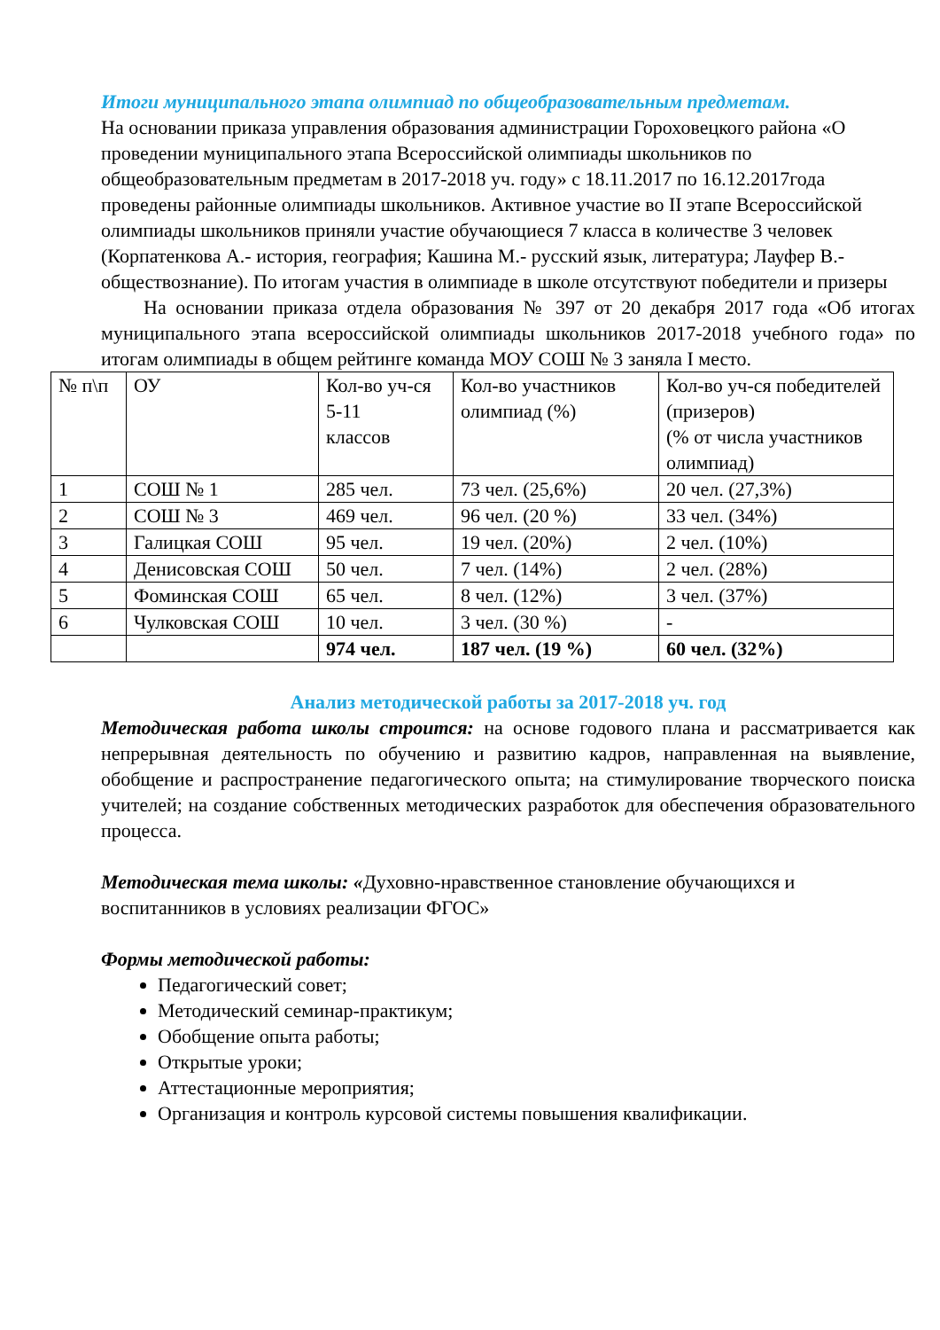Итоги муниципального этапа олимпиад по общеобразовательным предметам.
На основании приказа управления образования администрации Гороховецкого района «О проведении муниципального этапа Всероссийской олимпиады школьников по общеобразовательным предметам в 2017-2018 уч. году» с 18.11.2017 по 16.12.2017года проведены районные олимпиады школьников. Активное участие во II этапе Всероссийской олимпиады школьников приняли участие обучающиеся 7 класса в количестве 3 человек (Корпатенкова А.- история, география; Кашина М.- русский язык, литература; Лауфер В.- обществознание). По итогам участия в олимпиаде в школе отсутствуют победители и призеры
На основании приказа отдела образования № 397 от 20 декабря 2017 года «Об итогах муниципального этапа всероссийской олимпиады школьников 2017-2018 учебного года» по итогам олимпиады в общем рейтинге команда МОУ СОШ № 3 заняла I место.
| № п\п | ОУ | Кол-во уч-ся 5-11 классов | Кол-во участников олимпиад (%) | Кол-во уч-ся победителей (призеров) (% от числа участников олимпиад) |
| 1 | СОШ № 1 | 285 чел. | 73 чел. (25,6%) | 20 чел. (27,3%) |
| 2 | СОШ № 3 | 469 чел. | 96 чел. (20 %) | 33 чел. (34%) |
| 3 | Галицкая СОШ | 95 чел. | 19 чел. (20%) | 2 чел. (10%) |
| 4 | Денисовская СОШ | 50 чел. | 7 чел. (14%) | 2 чел. (28%) |
| 5 | Фоминская СОШ | 65 чел. | 8 чел. (12%) | 3 чел. (37%) |
| 6 | Чулковская СОШ | 10 чел. | 3 чел. (30 %) | - |
| | | 974 чел. | 187 чел. (19 %) | 60 чел. (32%) |
Анализ методической работы за 2017-2018 уч. год
Методическая работа школы строится: на основе годового плана и рассматривается как непрерывная деятельность по обучению и развитию кадров, направленная на выявление, обобщение и распространение педагогического опыта; на стимулирование творческого поиска учителей; на создание собственных методических разработок для обеспечения образовательного процесса.
Методическая тема школы: «Духовно-нравственное становление обучающихся и воспитанников в условиях реализации ФГОС»
Формы методической работы:
Педагогический совет;
Методический семинар-практикум;
Обобщение опыта работы;
Открытые уроки;
Аттестационные мероприятия;
Организация и контроль курсовой системы повышения квалификации.